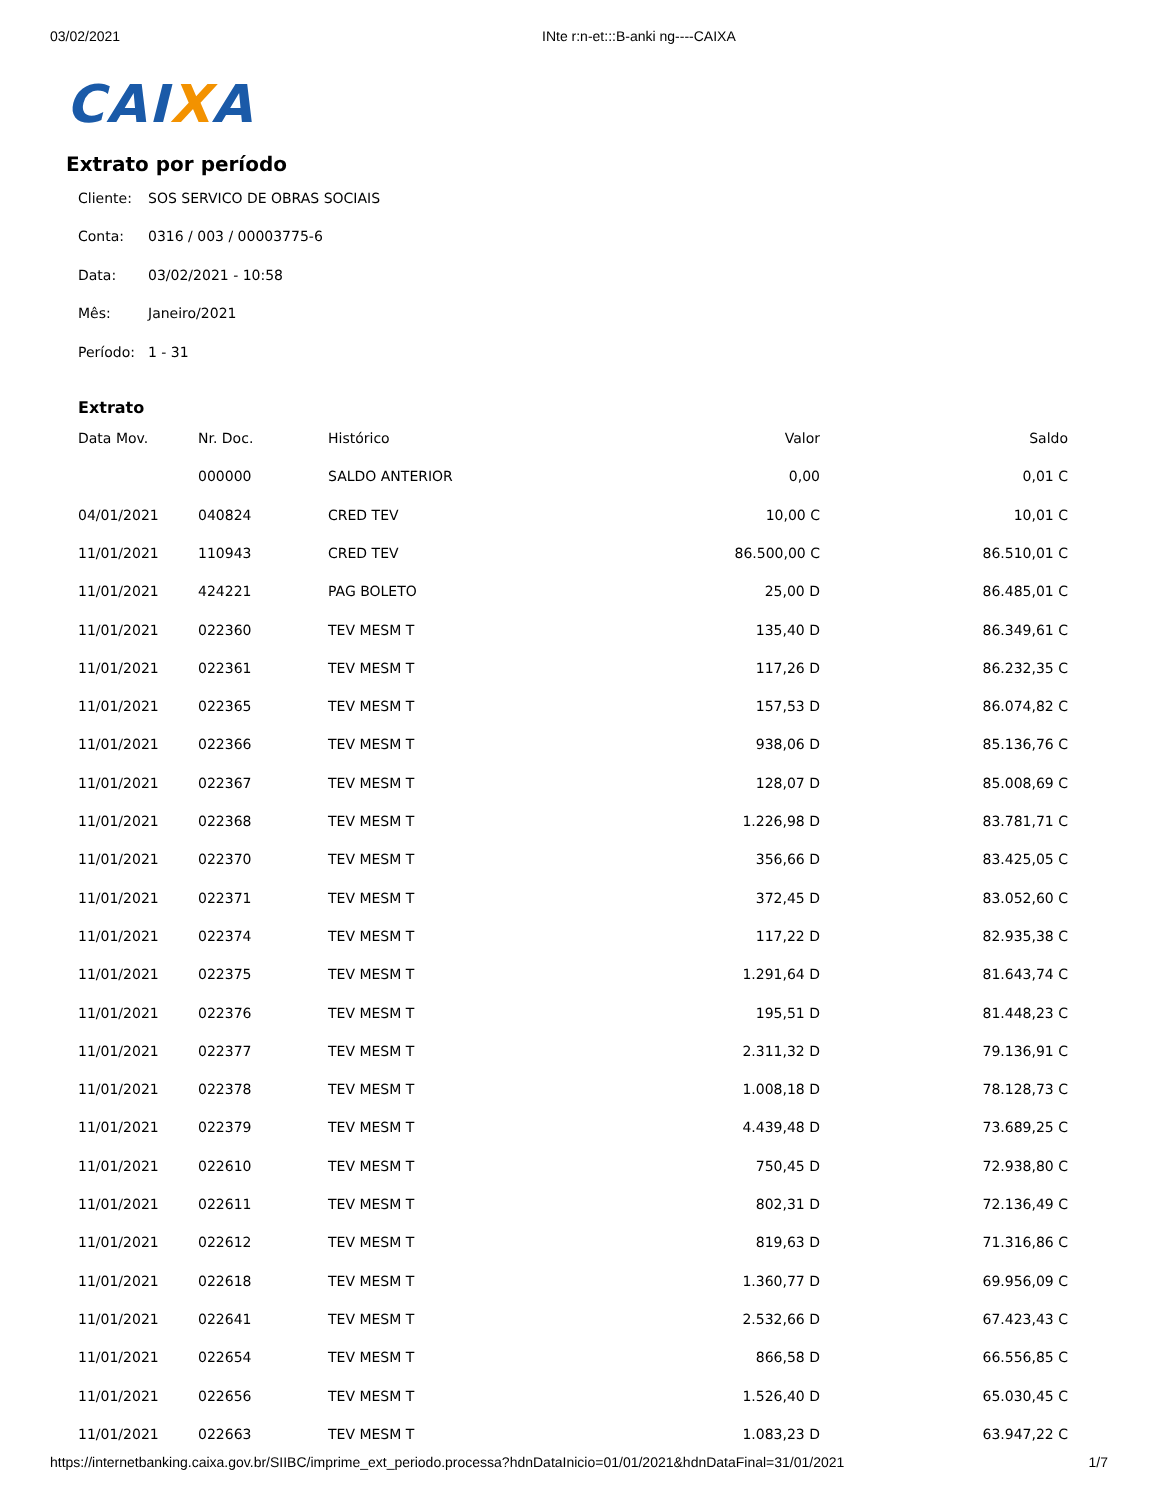03/02/2021 INte r:n-et:::B-anki ng----CAIXA
CAIXA
Extrato por período
Cliente: SOS SERVICO DE OBRAS SOCIAIS
Conta: 0316 / 003 / 00003775-6
Data: 03/02/2021 - 10:58
Mês: Janeiro/2021
Período: 1 - 31
Extrato
| Data Mov. | Nr. Doc. | Histórico | Valor | Saldo |
| --- | --- | --- | --- | --- |
| | 000000 | SALDO ANTERIOR | 0,00 | 0,01 C |
| 04/01/2021 | 040824 | CRED TEV | 10,00 C | 10,01 C |
| 11/01/2021 | 110943 | CRED TEV | 86.500,00 C | 86.510,01 C |
| 11/01/2021 | 424221 | PAG BOLETO | 25,00 D | 86.485,01 C |
| 11/01/2021 | 022360 | TEV MESM T | 135,40 D | 86.349,61 C |
| 11/01/2021 | 022361 | TEV MESM T | 117,26 D | 86.232,35 C |
| 11/01/2021 | 022365 | TEV MESM T | 157,53 D | 86.074,82 C |
| 11/01/2021 | 022366 | TEV MESM T | 938,06 D | 85.136,76 C |
| 11/01/2021 | 022367 | TEV MESM T | 128,07 D | 85.008,69 C |
| 11/01/2021 | 022368 | TEV MESM T | 1.226,98 D | 83.781,71 C |
| 11/01/2021 | 022370 | TEV MESM T | 356,66 D | 83.425,05 C |
| 11/01/2021 | 022371 | TEV MESM T | 372,45 D | 83.052,60 C |
| 11/01/2021 | 022374 | TEV MESM T | 117,22 D | 82.935,38 C |
| 11/01/2021 | 022375 | TEV MESM T | 1.291,64 D | 81.643,74 C |
| 11/01/2021 | 022376 | TEV MESM T | 195,51 D | 81.448,23 C |
| 11/01/2021 | 022377 | TEV MESM T | 2.311,32 D | 79.136,91 C |
| 11/01/2021 | 022378 | TEV MESM T | 1.008,18 D | 78.128,73 C |
| 11/01/2021 | 022379 | TEV MESM T | 4.439,48 D | 73.689,25 C |
| 11/01/2021 | 022610 | TEV MESM T | 750,45 D | 72.938,80 C |
| 11/01/2021 | 022611 | TEV MESM T | 802,31 D | 72.136,49 C |
| 11/01/2021 | 022612 | TEV MESM T | 819,63 D | 71.316,86 C |
| 11/01/2021 | 022618 | TEV MESM T | 1.360,77 D | 69.956,09 C |
| 11/01/2021 | 022641 | TEV MESM T | 2.532,66 D | 67.423,43 C |
| 11/01/2021 | 022654 | TEV MESM T | 866,58 D | 66.556,85 C |
| 11/01/2021 | 022656 | TEV MESM T | 1.526,40 D | 65.030,45 C |
| 11/01/2021 | 022663 | TEV MESM T | 1.083,23 D | 63.947,22 C |
https://internetbanking.caixa.gov.br/SIIBC/imprime_ext_periodo.processa?hdnDataInicio=01/01/2021&hdnDataFinal=31/01/2021
1/7